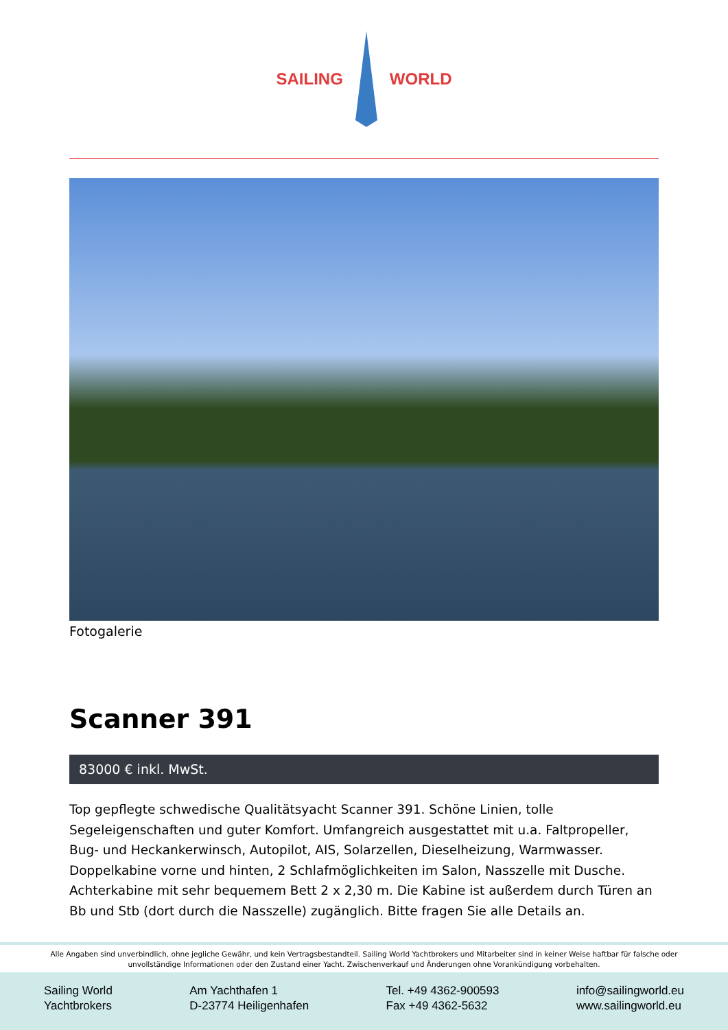SAILING WORLD
Fotogalerie
Scanner 391
83000 € inkl. MwSt.
Top gepflegte schwedische Qualitätsyacht Scanner 391. Schöne Linien, tolle Segeleigenschaften und guter Komfort. Umfangreich ausgestattet mit u.a. Faltpropeller, Bug- und Heckankerwinsch, Autopilot, AIS, Solarzellen, Dieselheizung, Warmwasser. Doppelkabine vorne und hinten, 2 Schlafmöglichkeiten im Salon, Nasszelle mit Dusche. Achterkabine mit sehr bequemem Bett 2 x 2,30 m. Die Kabine ist außerdem durch Türen an Bb und Stb (dort durch die Nasszelle) zugänglich. Bitte fragen Sie alle Details an.
Alle Angaben sind unverbindlich, ohne jegliche Gewähr, und kein Vertragsbestandteil. Sailing World Yachtbrokers und Mitarbeiter sind in keiner Weise haftbar für falsche oder unvollständige Informationen oder den Zustand einer Yacht. Zwischenverkauf und Änderungen ohne Vorankündigung vorbehalten.
Sailing World
Yachtbrokers
Am Yachthafen 1
D-23774 Heiligenhafen
Tel. +49 4362-900593
Fax +49 4362-5632
info@sailingworld.eu
www.sailingworld.eu